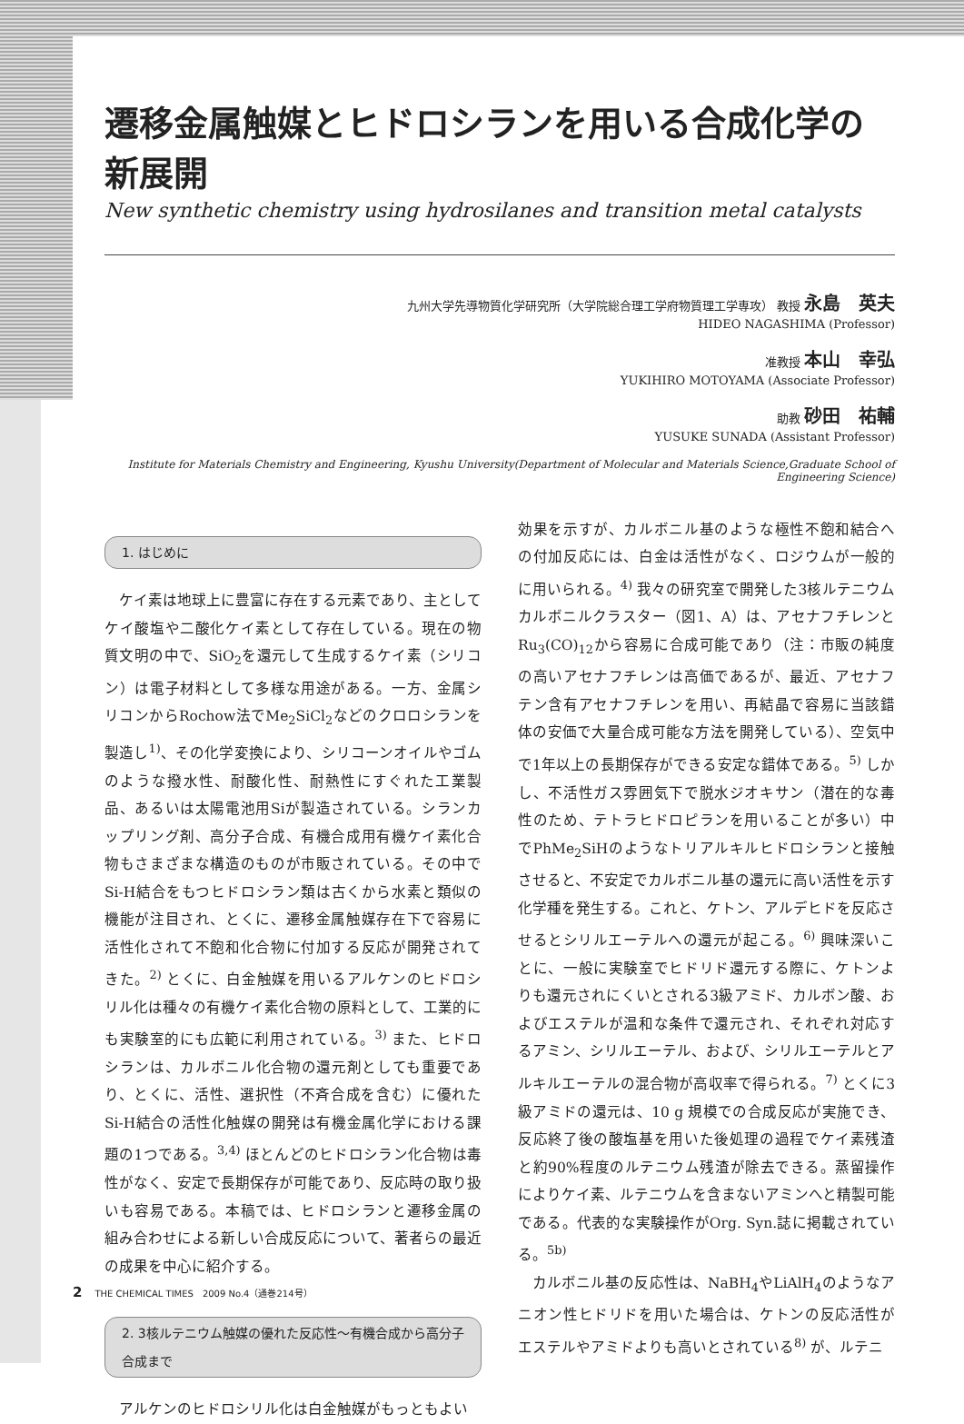遷移金属触媒とヒドロシランを用いる合成化学の新展開
New synthetic chemistry using hydrosilanes and transition metal catalysts
九州大学先導物質化学研究所（大学院総合理工学府物質理工学専攻） 教授 永島　英夫
HIDEO NAGASHIMA (Professor)
准教授 本山　幸弘
YUKIHIRO MOTOYAMA (Associate Professor)
助教 砂田　祐輔
YUSUKE SUNADA (Assistant Professor)
Institute for Materials Chemistry and Engineering, Kyushu University(Department of Molecular and Materials Science,Graduate School of Engineering Science)
1. はじめに
ケイ素は地球上に豊富に存在する元素であり、主としてケイ酸塩や二酸化ケイ素として存在している。現在の物質文明の中で、SiO<sub>2</sub>を還元して生成するケイ素（シリコン）は電子材料として多様な用途がある。一方、金属シリコンからRochow法でMe<sub>2</sub>SiCl<sub>2</sub>などのクロロシランを製造し<sup>1)</sup>、その化学変換により、シリコーンオイルやゴムのような撥水性、耐酸化性、耐熱性にすぐれた工業製品、あるいは太陽電池用Siが製造されている。シランカップリング剤、高分子合成、有機合成用有機ケイ素化合物もさまざまな構造のものが市販されている。その中でSi-H結合をもつヒドロシラン類は古くから水素と類似の機能が注目され、とくに、遷移金属触媒存在下で容易に活性化されて不飽和化合物に付加する反応が開発されてきた。<sup>2)</sup> とくに、白金触媒を用いるアルケンのヒドロシリル化は種々の有機ケイ素化合物の原料として、工業的にも実験室的にも広範に利用されている。<sup>3)</sup> また、ヒドロシランは、カルボニル化合物の還元剤としても重要であり、とくに、活性、選択性（不斉合成を含む）に優れたSi-H結合の活性化触媒の開発は有機金属化学における課題の1つである。<sup>3,4)</sup> ほとんどのヒドロシラン化合物は毒性がなく、安定で長期保存が可能であり、反応時の取り扱いも容易である。本稿では、ヒドロシランと遷移金属の組み合わせによる新しい合成反応について、著者らの最近の成果を中心に紹介する。
2. 3核ルテニウム触媒の優れた反応性～有機合成から高分子合成まで
アルケンのヒドロシリル化は白金触媒がもっともよい
効果を示すが、カルボニル基のような極性不飽和結合への付加反応には、白金は活性がなく、ロジウムが一般的に用いられる。<sup>4)</sup> 我々の研究室で開発した3核ルテニウムカルボニルクラスター（図1、A）は、アセナフチレンとRu<sub>3</sub>(CO)<sub>12</sub>から容易に合成可能であり（注：市販の純度の高いアセナフチレンは高価であるが、最近、アセナフテン含有アセナフチレンを用い、再結晶で容易に当該錯体の安価で大量合成可能な方法を開発している）、空気中で1年以上の長期保存ができる安定な錯体である。<sup>5)</sup> しかし、不活性ガス雰囲気下で脱水ジオキサン（潜在的な毒性のため、テトラヒドロピランを用いることが多い）中でPhMe<sub>2</sub>SiHのようなトリアルキルヒドロシランと接触させると、不安定でカルボニル基の還元に高い活性を示す化学種を発生する。これと、ケトン、アルデヒドを反応させるとシリルエーテルへの還元が起こる。<sup>6)</sup> 興味深いことに、一般に実験室でヒドリド還元する際に、ケトンよりも還元されにくいとされる3級アミド、カルボン酸、およびエステルが温和な条件で還元され、それぞれ対応するアミン、シリルエーテル、および、シリルエーテルとアルキルエーテルの混合物が高収率で得られる。<sup>7)</sup> とくに3級アミドの還元は、10 g 規模での合成反応が実施でき、反応終了後の酸塩基を用いた後処理の過程でケイ素残渣と約90%程度のルテニウム残渣が除去できる。蒸留操作によりケイ素、ルテニウムを含まないアミンへと精製可能である。代表的な実験操作がOrg. Syn.誌に掲載されている。<sup>5b)</sup>
カルボニル基の反応性は、NaBH<sub>4</sub>やLiAlH<sub>4</sub>のようなアニオン性ヒドリドを用いた場合は、ケトンの反応活性がエステルやアミドよりも高いとされている<sup>8)</sup> が、ルテニ
2 THE CHEMICAL TIMES　2009 No.4（通巻214号）